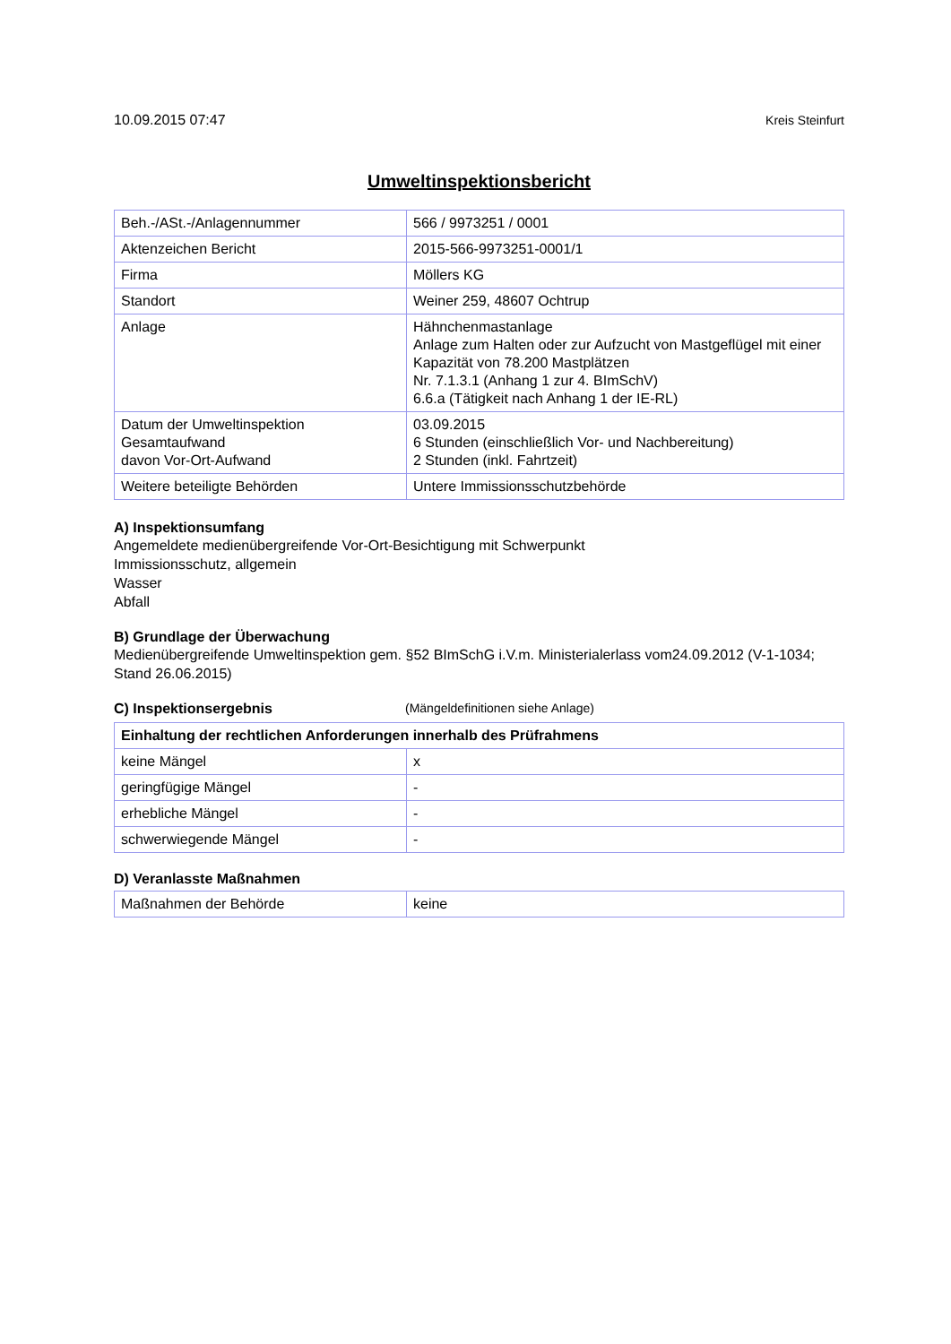10.09.2015 07:47 Kreis Steinfurt
Umweltinspektionsbericht
| Beh.-/ASt.-/Anlagennummer | 566 / 9973251 / 0001 |
| Aktenzeichen Bericht | 2015-566-9973251-0001/1 |
| Firma | Möllers KG |
| Standort | Weiner 259, 48607 Ochtrup |
| Anlage | Hähnchenmastanlage Anlage zum Halten oder zur Aufzucht von Mastgeflügel mit einer Kapazität von 78.200 Mastplätzen Nr. 7.1.3.1 (Anhang 1 zur 4. BImSchV) 6.6.a (Tätigkeit nach Anhang 1 der IE-RL) |
| Datum der Umweltinspektion Gesamtaufwand davon Vor-Ort-Aufwand | 03.09.2015 6 Stunden (einschließlich Vor- und Nachbereitung) 2 Stunden (inkl. Fahrtzeit) |
| Weitere beteiligte Behörden | Untere Immissionsschutzbehörde |
A) Inspektionsumfang
Angemeldete medienübergreifende Vor-Ort-Besichtigung mit Schwerpunkt
Immissionsschutz, allgemein
Wasser
Abfall
B) Grundlage der Überwachung
Medienübergreifende Umweltinspektion gem. §52 BImSchG i.V.m. Ministerialerlass vom24.09.2012 (V-1-1034; Stand 26.06.2015)
C) Inspektionsergebnis (Mängeldefinitionen siehe Anlage)
| Einhaltung der rechtlichen Anforderungen innerhalb des Prüfrahmens | |
| --- | --- |
| keine Mängel | x |
| geringfügige Mängel | - |
| erhebliche Mängel | - |
| schwerwiegende Mängel | - |
D) Veranlasste Maßnahmen
| Maßnahmen der Behörde | keine |